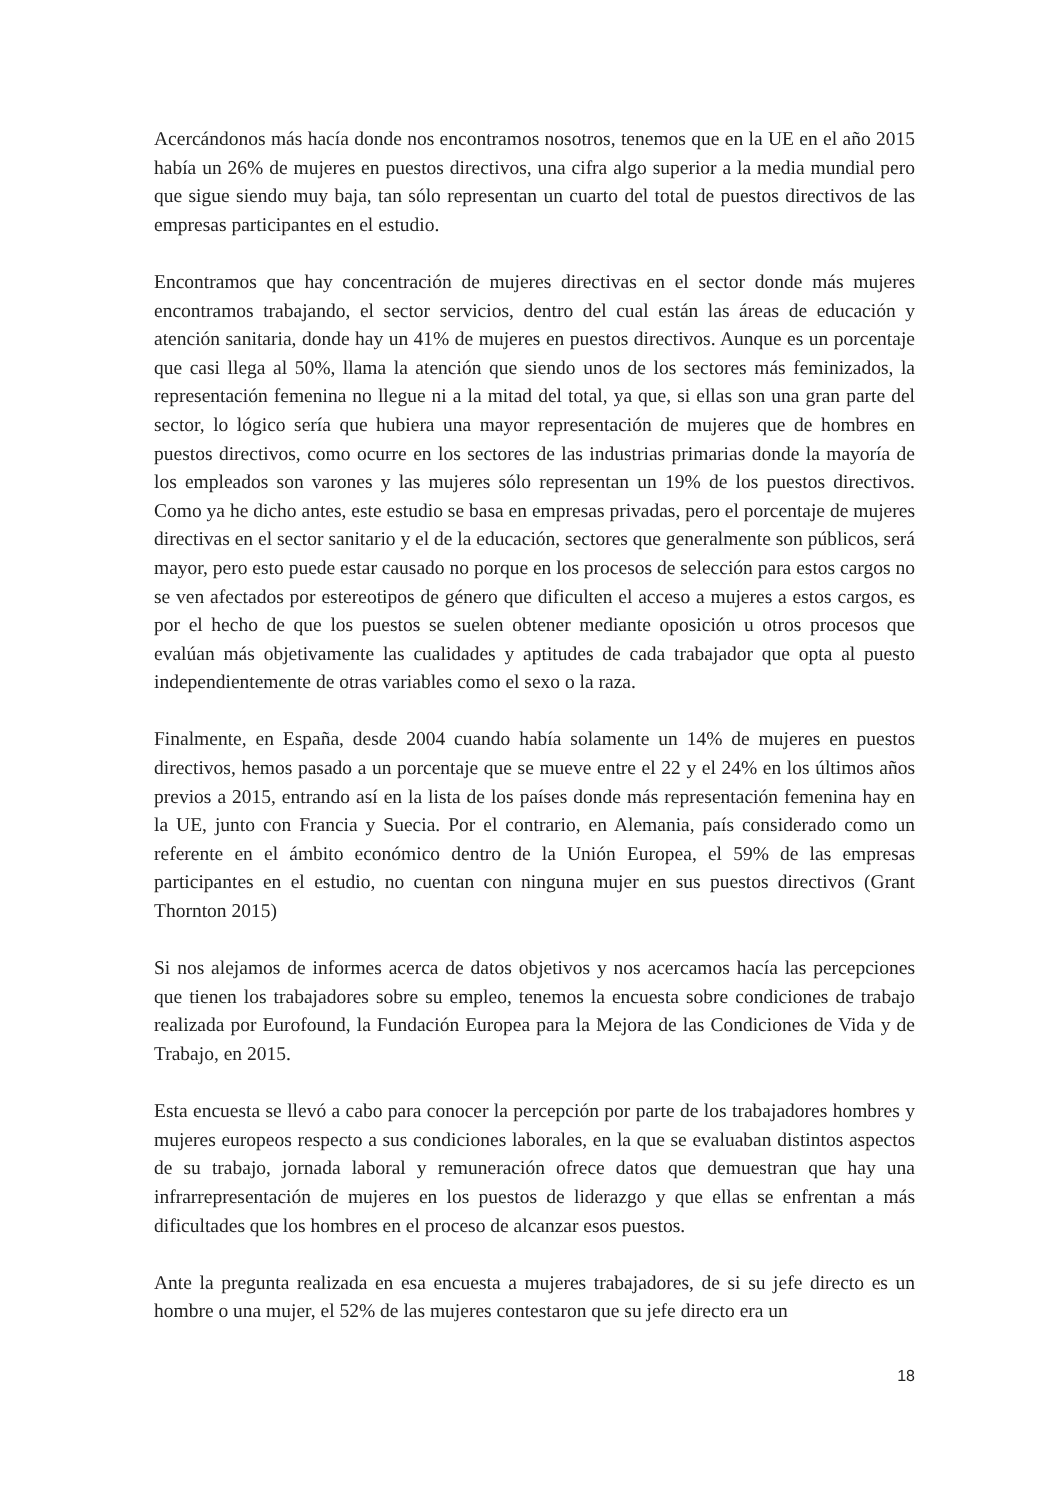Acercándonos más hacía donde nos encontramos nosotros, tenemos que en la UE en el año 2015 había un 26% de mujeres en puestos directivos, una cifra algo superior a la media mundial pero que sigue siendo muy baja, tan sólo representan un cuarto del total de puestos directivos de las empresas participantes en el estudio.
Encontramos que hay concentración de mujeres directivas en el sector donde más mujeres encontramos trabajando, el sector servicios, dentro del cual están las áreas de educación y atención sanitaria, donde hay un 41% de mujeres en puestos directivos. Aunque es un porcentaje que casi llega al 50%, llama la atención que siendo unos de los sectores más feminizados, la representación femenina no llegue ni a la mitad del total, ya que, si ellas son una gran parte del sector, lo lógico sería que hubiera una mayor representación de mujeres que de hombres en puestos directivos, como ocurre en los sectores de las industrias primarias donde la mayoría de los empleados son varones y las mujeres sólo representan un 19% de los puestos directivos. Como ya he dicho antes, este estudio se basa en empresas privadas, pero el porcentaje de mujeres directivas en el sector sanitario y el de la educación, sectores que generalmente son públicos, será mayor, pero esto puede estar causado no porque en los procesos de selección para estos cargos no se ven afectados por estereotipos de género que dificulten el acceso a mujeres a estos cargos, es por el hecho de que los puestos se suelen obtener mediante oposición u otros procesos que evalúan más objetivamente las cualidades y aptitudes de cada trabajador que opta al puesto independientemente de otras variables como el sexo o la raza.
Finalmente, en España, desde 2004 cuando había solamente un 14% de mujeres en puestos directivos, hemos pasado a un porcentaje que se mueve entre el 22 y el 24% en los últimos años previos a 2015, entrando así en la lista de los países donde más representación femenina hay en la UE, junto con Francia y Suecia. Por el contrario, en Alemania, país considerado como un referente en el ámbito económico dentro de la Unión Europea, el 59% de las empresas participantes en el estudio, no cuentan con ninguna mujer en sus puestos directivos (Grant Thornton 2015)
Si nos alejamos de informes acerca de datos objetivos y nos acercamos hacía las percepciones que tienen los trabajadores sobre su empleo, tenemos la encuesta sobre condiciones de trabajo realizada por Eurofound, la Fundación Europea para la Mejora de las Condiciones de Vida y de Trabajo, en 2015.
Esta encuesta se llevó a cabo para conocer la percepción por parte de los trabajadores hombres y mujeres europeos respecto a sus condiciones laborales, en la que se evaluaban distintos aspectos de su trabajo, jornada laboral y remuneración ofrece datos que demuestran que hay una infrarrepresentación de mujeres en los puestos de liderazgo y que ellas se enfrentan a más dificultades que los hombres en el proceso de alcanzar esos puestos.
Ante la pregunta realizada en esa encuesta a mujeres trabajadores, de si su jefe directo es un hombre o una mujer, el 52% de las mujeres contestaron que su jefe directo era un
18